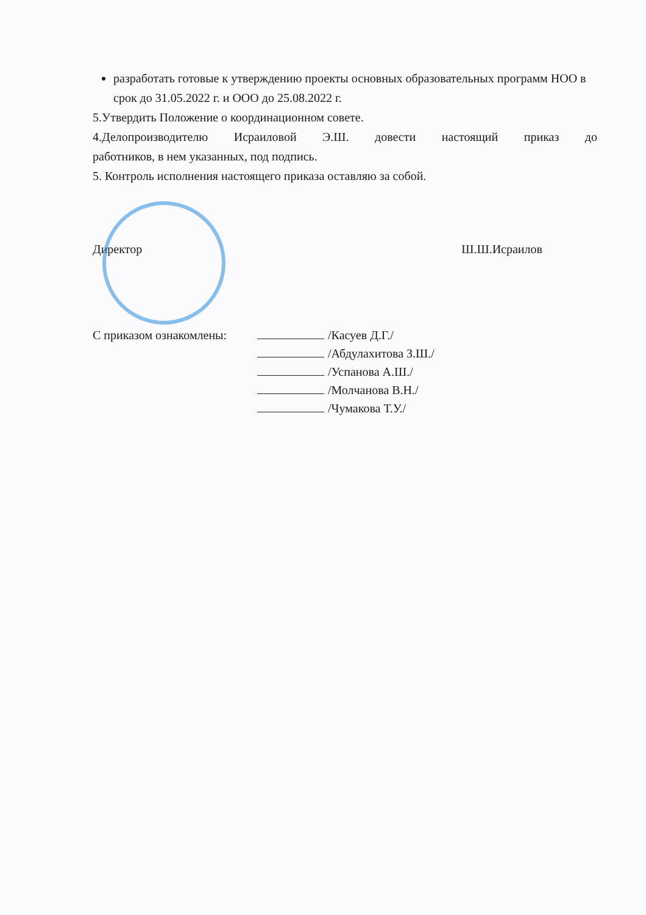разработать готовые к утверждению проекты основных образовательных программ НОО в срок до 31.05.2022 г. и ООО до 25.08.2022 г.
5.Утвердить Положение о координационном совете.
4.Делопроизводителю Исраиловой Э.Ш. довести настоящий приказ до
работников, в нем указанных, под подпись.
5. Контроль исполнения настоящего приказа оставляю за собой.
Директор Ш.Ш.Исраилов
С приказом ознакомлены: /Касуев Д.Г./
/Абдулахитова З.Ш./
/Успанова А.Ш./
/Молчанова В.Н./
/Чумакова Т.У./